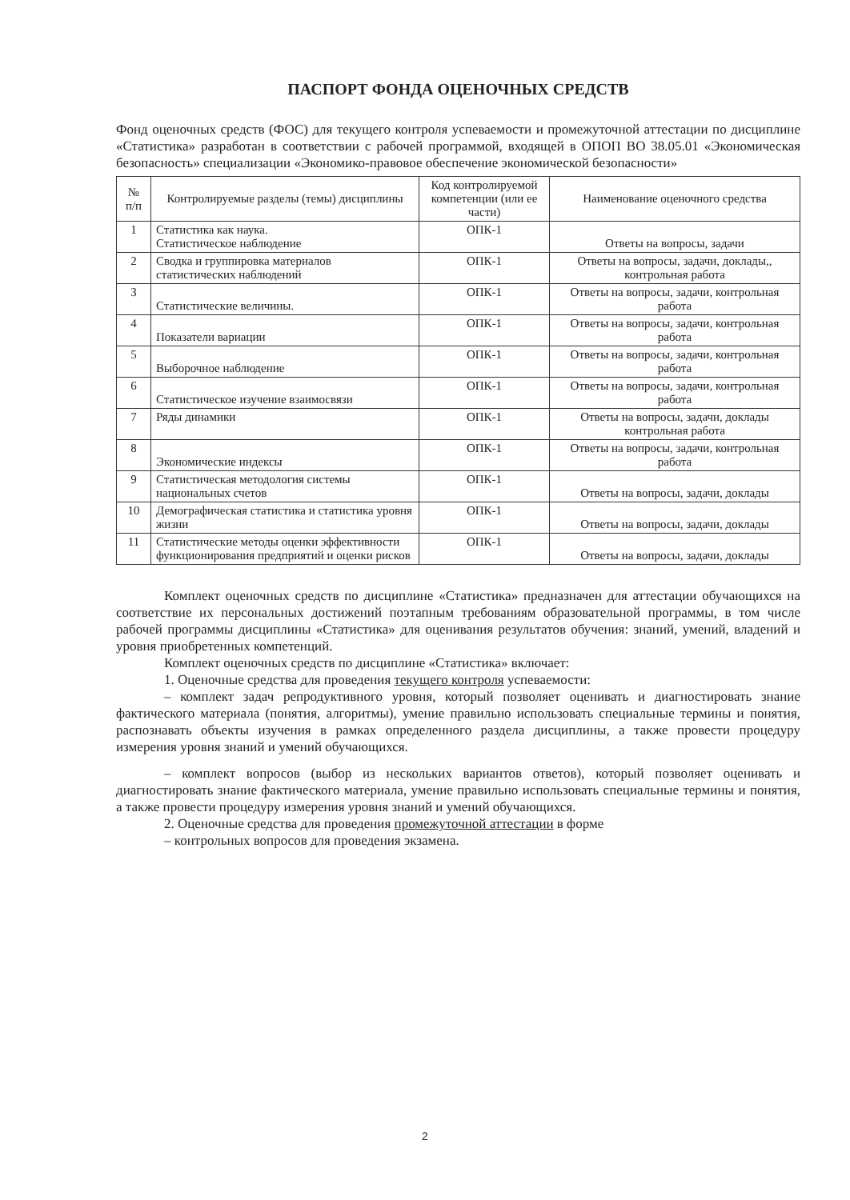ПАСПОРТ ФОНДА ОЦЕНОЧНЫХ СРЕДСТВ
Фонд оценочных средств (ФОС) для текущего контроля успеваемости и промежуточной аттестации по дисциплине «Статистика» разработан в соответствии с рабочей программой, входящей в ОПОП ВО 38.05.01 «Экономическая безопасность» специализации «Экономико-правовое обеспечение экономической безопасности»
| № п/п | Контролируемые разделы (темы) дисциплины | Код контролируемой компетенции (или ее части) | Наименование оценочного средства |
| --- | --- | --- | --- |
| 1 | Статистика как наука. Статистическое наблюдение | ОПК-1 | Ответы на вопросы, задачи |
| 2 | Сводка и группировка материалов статистических наблюдений | ОПК-1 | Ответы на вопросы, задачи, доклады,, контрольная работа |
| 3 | Статистические величины. | ОПК-1 | Ответы на вопросы, задачи, контрольная работа |
| 4 | Показатели вариации | ОПК-1 | Ответы на вопросы, задачи, контрольная работа |
| 5 | Выборочное наблюдение | ОПК-1 | Ответы на вопросы, задачи, контрольная работа |
| 6 | Статистическое изучение взаимосвязи | ОПК-1 | Ответы на вопросы, задачи, контрольная работа |
| 7 | Ряды динамики | ОПК-1 | Ответы на вопросы, задачи, доклады контрольная работа |
| 8 | Экономические индексы | ОПК-1 | Ответы на вопросы, задачи, контрольная работа |
| 9 | Статистическая методология системы национальных счетов | ОПК-1 | Ответы на вопросы, задачи, доклады |
| 10 | Демографическая статистика и статистика уровня жизни | ОПК-1 | Ответы на вопросы, задачи, доклады |
| 11 | Статистические методы оценки эффективности функционирования предприятий и оценки рисков | ОПК-1 | Ответы на вопросы, задачи, доклады |
Комплект оценочных средств по дисциплине «Статистика» предназначен для аттестации обучающихся на соответствие их персональных достижений поэтапным требованиям образовательной программы, в том числе рабочей программы дисциплины «Статистика» для оценивания результатов обучения: знаний, умений, владений и уровня приобретенных компетенций.
Комплект оценочных средств по дисциплине «Статистика» включает:
1. Оценочные средства для проведения текущего контроля успеваемости:
– комплект задач репродуктивного уровня, который позволяет оценивать и диагностировать знание фактического материала (понятия, алгоритмы), умение правильно использовать специальные термины и понятия, распознавать объекты изучения в рамках определенного раздела дисциплины, а также провести процедуру измерения уровня знаний и умений обучающихся.
– комплект вопросов (выбор из нескольких вариантов ответов), который позволяет оценивать и диагностировать знание фактического материала, умение правильно использовать специальные термины и понятия, а также провести процедуру измерения уровня знаний и умений обучающихся.
2. Оценочные средства для проведения промежуточной аттестации в форме
– контрольных вопросов для проведения экзамена.
2